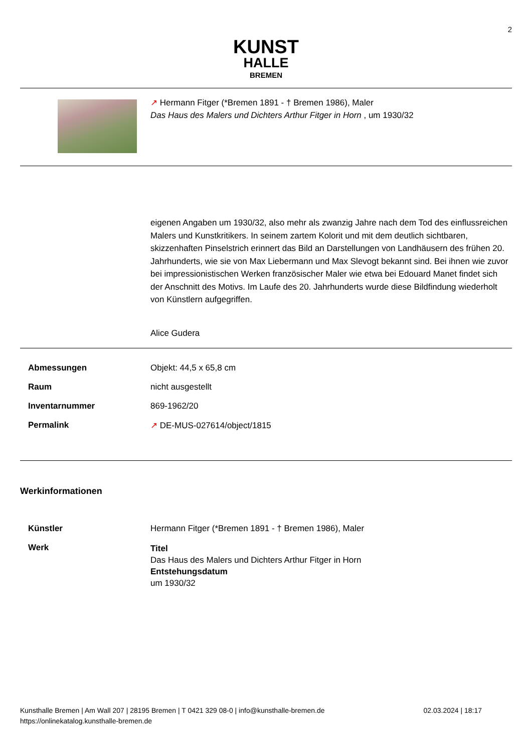2
KUNST
HALLE
BREMEN
↗ Hermann Fitger (*Bremen 1891 - † Bremen 1986), Maler
Das Haus des Malers und Dichters Arthur Fitger in Horn , um 1930/32
eigenen Angaben um 1930/32, also mehr als zwanzig Jahre nach dem Tod des einflussreichen Malers und Kunstkritikers. In seinem zartem Kolorit und mit dem deutlich sichtbaren, skizzenhaften Pinselstrich erinnert das Bild an Darstellungen von Landhäusern des frühen 20. Jahrhunderts, wie sie von Max Liebermann und Max Slevogt bekannt sind. Bei ihnen wie zuvor bei impressionistischen Werken französischer Maler wie etwa bei Edouard Manet findet sich der Anschnitt des Motivs. Im Laufe des 20. Jahrhunderts wurde diese Bildfindung wiederholt von Künstlern aufgegriffen.
Alice Gudera
| Abmessungen | Objekt: 44,5 x 65,8 cm |
| Raum | nicht ausgestellt |
| Inventarnummer | 869-1962/20 |
| Permalink | ↗ DE-MUS-027614/object/1815 |
Werkinformationen
| Künstler | Hermann Fitger (*Bremen 1891 - † Bremen 1986), Maler |
| Werk | Titel Das Haus des Malers und Dichters Arthur Fitger in Horn Entstehungsdatum um 1930/32 |
Kunsthalle Bremen | Am Wall 207 | 28195 Bremen | T 0421 329 08-0 | info@kunsthalle-bremen.de
https://onlinekatalog.kunsthalle-bremen.de
02.03.2024 | 18:17